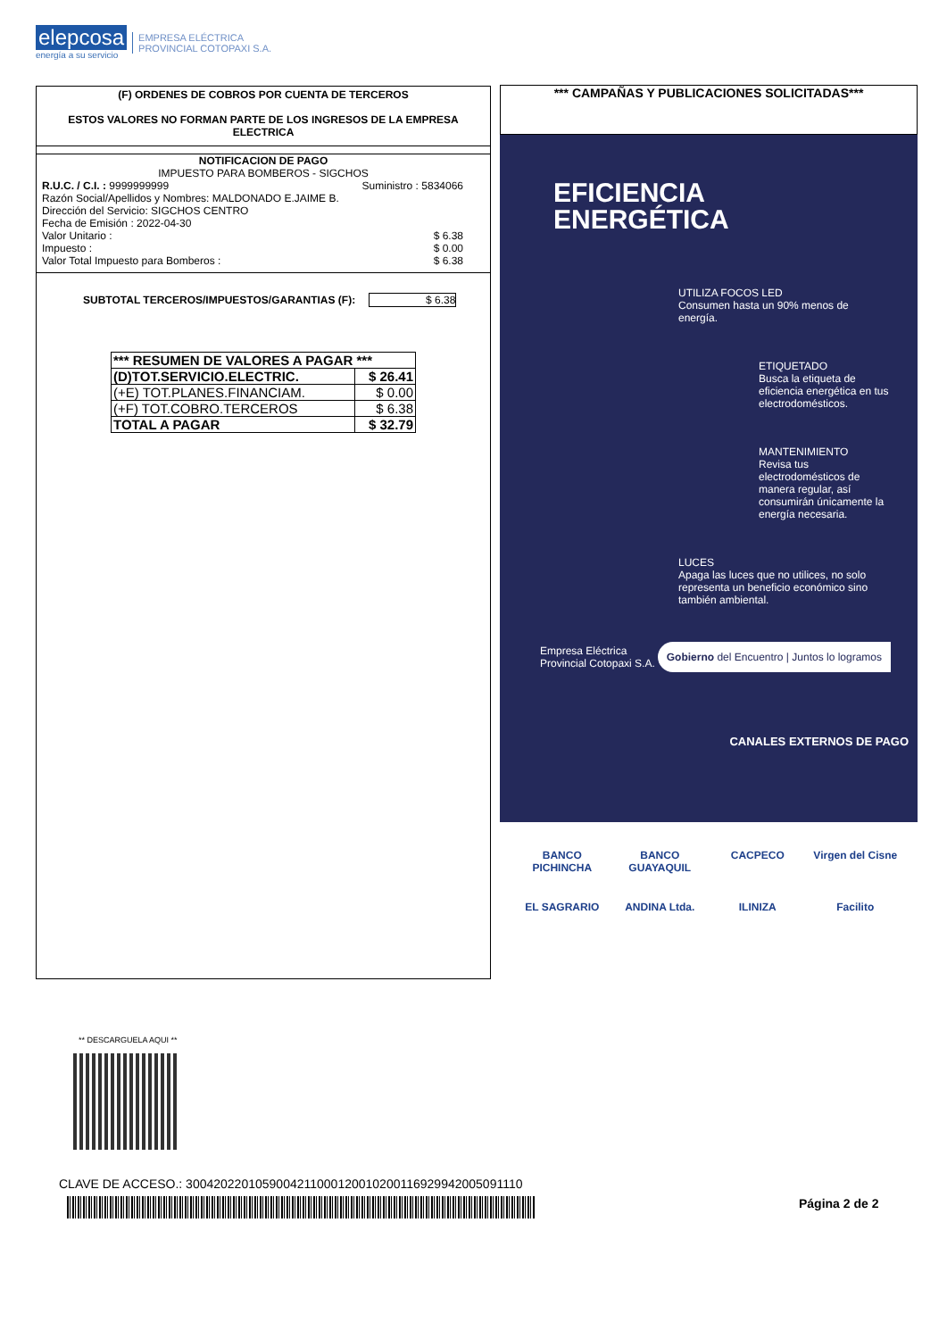elepcosa
energía a su servicio
EMPRESA ELÉCTRICA
PROVINCIAL COTOPAXI S.A.
(F) ORDENES DE COBROS POR CUENTA DE TERCEROS
ESTOS VALORES NO FORMAN PARTE DE LOS INGRESOS DE LA EMPRESA ELECTRICA
NOTIFICACION DE PAGO
IMPUESTO PARA BOMBEROS - SIGCHOS
R.U.C. / C.I. : 9999999999 Suministro : 5834066
Razón Social/Apellidos y Nombres: MALDONADO E.JAIME B.
Dirección del Servicio: SIGCHOS CENTRO
Fecha de Emisión : 2022-04-30
Valor Unitario : $ 6.38
Impuesto : $ 0.00
Valor Total Impuesto para Bomberos : $ 6.38
SUBTOTAL TERCEROS/IMPUESTOS/GARANTIAS (F): $ 6.38
| *** RESUMEN DE VALORES A PAGAR *** | |
| (D)TOT.SERVICIO.ELECTRIC. | $ 26.41 |
| (+E) TOT.PLANES.FINANCIAM. | $ 0.00 |
| (+F) TOT.COBRO.TERCEROS | $ 6.38 |
| TOTAL A PAGAR | $ 32.79 |
*** CAMPAÑAS Y PUBLICACIONES SOLICITADAS***
EFICIENCIA
ENERGÉTICA
UTILIZA FOCOS LED
Consumen hasta un 90% menos de energía.
ETIQUETADO
Busca la etiqueta de eficiencia energética en tus electrodomésticos.
MANTENIMIENTO
Revisa tus electrodomésticos de manera regular, así consumirán únicamente la energía necesaria.
LUCES
Apaga las luces que no utilices, no solo representa un beneficio económico sino también ambiental.
Empresa Eléctrica
Provincial Cotopaxi S.A. Gobierno del Encuentro | Juntos lo logramos
CANALES EXTERNOS DE PAGO
BANCO PICHINCHA BANCO GUAYAQUIL CACPECO Virgen del Cisne EL SAGRARIO ANDINA Ltda. ILINIZA Facilito
** DESCARGUELA AQUI **
CLAVE DE ACCESO.: 3004202201059004211000120010200116929942005091110
Página 2 de 2